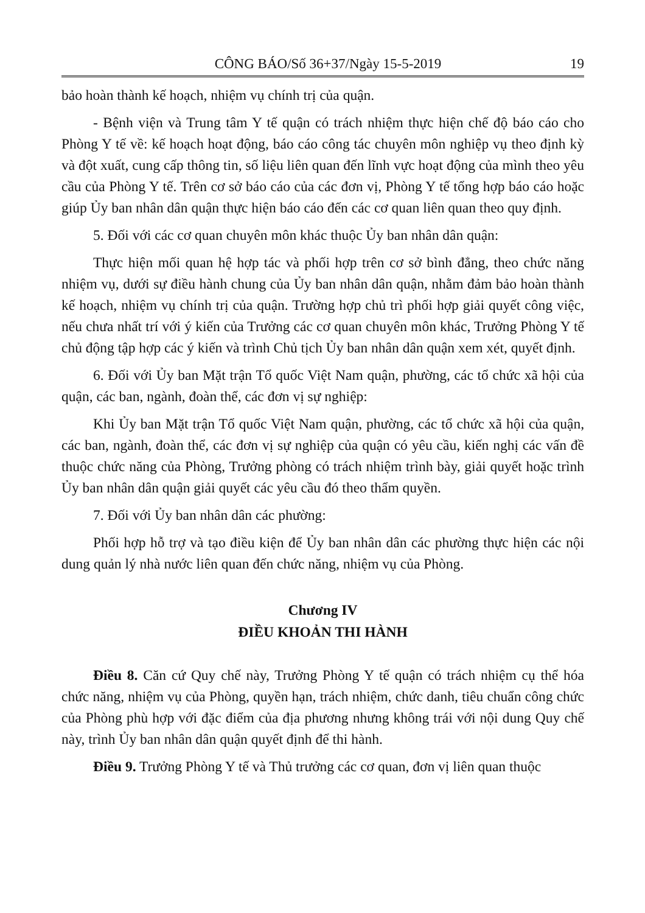CÔNG BÁO/Số 36+37/Ngày 15-5-2019 19
bảo hoàn thành kế hoạch, nhiệm vụ chính trị của quận.
- Bệnh viện và Trung tâm Y tế quận có trách nhiệm thực hiện chế độ báo cáo cho Phòng Y tế về: kế hoạch hoạt động, báo cáo công tác chuyên môn nghiệp vụ theo định kỳ và đột xuất, cung cấp thông tin, số liệu liên quan đến lĩnh vực hoạt động của mình theo yêu cầu của Phòng Y tế. Trên cơ sở báo cáo của các đơn vị, Phòng Y tế tổng hợp báo cáo hoặc giúp Ủy ban nhân dân quận thực hiện báo cáo đến các cơ quan liên quan theo quy định.
5. Đối với các cơ quan chuyên môn khác thuộc Ủy ban nhân dân quận:
Thực hiện mối quan hệ hợp tác và phối hợp trên cơ sở bình đẳng, theo chức năng nhiệm vụ, dưới sự điều hành chung của Ủy ban nhân dân quận, nhằm đảm bảo hoàn thành kế hoạch, nhiệm vụ chính trị của quận. Trường hợp chủ trì phối hợp giải quyết công việc, nếu chưa nhất trí với ý kiến của Trưởng các cơ quan chuyên môn khác, Trưởng Phòng Y tế chủ động tập hợp các ý kiến và trình Chủ tịch Ủy ban nhân dân quận xem xét, quyết định.
6. Đối với Ủy ban Mặt trận Tổ quốc Việt Nam quận, phường, các tổ chức xã hội của quận, các ban, ngành, đoàn thể, các đơn vị sự nghiệp:
Khi Ủy ban Mặt trận Tổ quốc Việt Nam quận, phường, các tổ chức xã hội của quận, các ban, ngành, đoàn thể, các đơn vị sự nghiệp của quận có yêu cầu, kiến nghị các vấn đề thuộc chức năng của Phòng, Trưởng phòng có trách nhiệm trình bày, giải quyết hoặc trình Ủy ban nhân dân quận giải quyết các yêu cầu đó theo thẩm quyền.
7. Đối với Ủy ban nhân dân các phường:
Phối hợp hỗ trợ và tạo điều kiện để Ủy ban nhân dân các phường thực hiện các nội dung quản lý nhà nước liên quan đến chức năng, nhiệm vụ của Phòng.
Chương IV
ĐIỀU KHOẢN THI HÀNH
Điều 8. Căn cứ Quy chế này, Trưởng Phòng Y tế quận có trách nhiệm cụ thể hóa chức năng, nhiệm vụ của Phòng, quyền hạn, trách nhiệm, chức danh, tiêu chuẩn công chức của Phòng phù hợp với đặc điểm của địa phương nhưng không trái với nội dung Quy chế này, trình Ủy ban nhân dân quận quyết định để thi hành.
Điều 9. Trưởng Phòng Y tế và Thủ trưởng các cơ quan, đơn vị liên quan thuộc